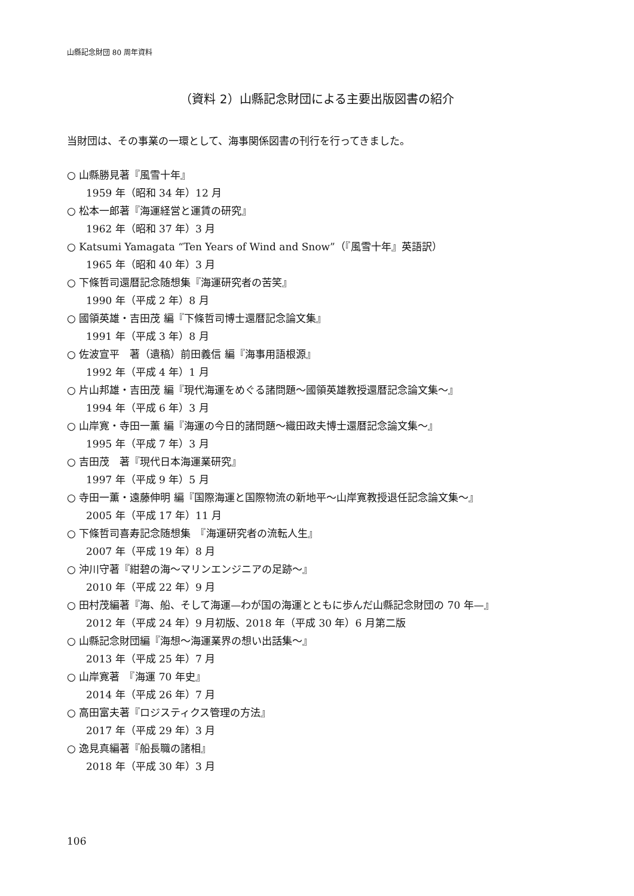山縣記念財団 80 周年資料
（資料 2）山縣記念財団による主要出版図書の紹介
当財団は、その事業の一環として、海事関係図書の刊行を行ってきました。
○ 山縣勝見著『風雪十年』
1959 年（昭和 34 年）12 月
○ 松本一郎著『海運経営と運賃の研究』
1962 年（昭和 37 年）3 月
○ Katsumi Yamagata “Ten Years of Wind and Snow”（『風雪十年』英語訳）
1965 年（昭和 40 年）3 月
○ 下條哲司還暦記念随想集『海運研究者の苦笑』
1990 年（平成 2 年）8 月
○ 國領英雄・吉田茂 編『下條哲司博士還暦記念論文集』
1991 年（平成 3 年）8 月
○ 佐波宣平　著（遺稿）前田義信 編『海事用語根源』
1992 年（平成 4 年）1 月
○ 片山邦雄・吉田茂 編『現代海運をめぐる諸問題〜國領英雄教授還暦記念論文集〜』
1994 年（平成 6 年）3 月
○ 山岸寛・寺田一薫 編『海運の今日的諸問題〜織田政夫博士還暦記念論文集〜』
1995 年（平成 7 年）3 月
○ 吉田茂　著『現代日本海運業研究』
1997 年（平成 9 年）5 月
○ 寺田一薫・遠藤伸明 編『国際海運と国際物流の新地平〜山岸寛教授退任記念論文集〜』
2005 年（平成 17 年）11 月
○ 下條哲司喜寿記念随想集　『海運研究者の流転人生』
2007 年（平成 19 年）8 月
○ 沖川守著『紺碧の海〜マリンエンジニアの足跡〜』
2010 年（平成 22 年）9 月
○ 田村茂編著『海、船、そして海運—わが国の海運とともに歩んだ山縣記念財団の 70 年—』
2012 年（平成 24 年）9 月初版、2018 年（平成 30 年）6 月第二版
○ 山縣記念財団編『海想〜海運業界の想い出話集〜』
2013 年（平成 25 年）7 月
○ 山岸寛著　『海運 70 年史』
2014 年（平成 26 年）7 月
○ 高田富夫著『ロジスティクス管理の方法』
2017 年（平成 29 年）3 月
○ 逸見真編著『船長職の諸相』
2018 年（平成 30 年）3 月
106